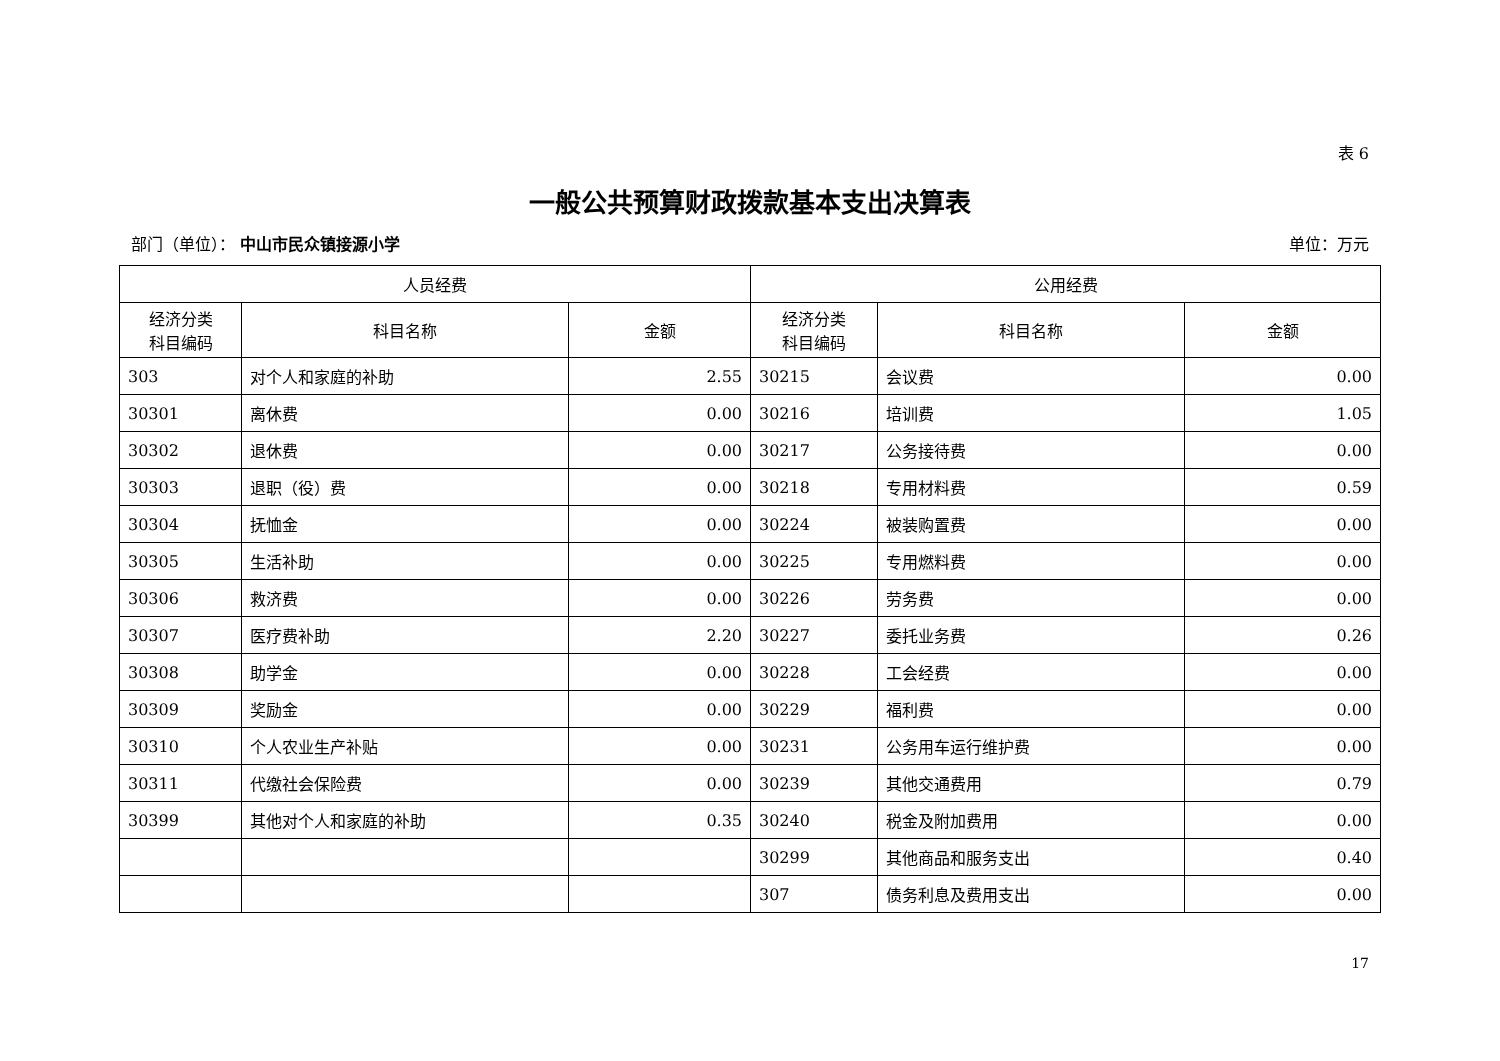表 6
一般公共预算财政拨款基本支出决算表
部门（单位）： 中山市民众镇接源小学 单位：万元
| 人员经费 | | | 公用经费 | | |
| --- | --- | --- | --- | --- | --- |
| 经济分类 科目编码 | 科目名称 | 金额 | 经济分类 科目编码 | 科目名称 | 金额 |
| 303 | 对个人和家庭的补助 | 2.55 | 30215 | 会议费 | 0.00 |
| 30301 | 离休费 | 0.00 | 30216 | 培训费 | 1.05 |
| 30302 | 退休费 | 0.00 | 30217 | 公务接待费 | 0.00 |
| 30303 | 退职（役）费 | 0.00 | 30218 | 专用材料费 | 0.59 |
| 30304 | 抚恤金 | 0.00 | 30224 | 被装购置费 | 0.00 |
| 30305 | 生活补助 | 0.00 | 30225 | 专用燃料费 | 0.00 |
| 30306 | 救济费 | 0.00 | 30226 | 劳务费 | 0.00 |
| 30307 | 医疗费补助 | 2.20 | 30227 | 委托业务费 | 0.26 |
| 30308 | 助学金 | 0.00 | 30228 | 工会经费 | 0.00 |
| 30309 | 奖励金 | 0.00 | 30229 | 福利费 | 0.00 |
| 30310 | 个人农业生产补贴 | 0.00 | 30231 | 公务用车运行维护费 | 0.00 |
| 30311 | 代缴社会保险费 | 0.00 | 30239 | 其他交通费用 | 0.79 |
| 30399 | 其他对个人和家庭的补助 | 0.35 | 30240 | 税金及附加费用 | 0.00 |
| | | | 30299 | 其他商品和服务支出 | 0.40 |
| | | | 307 | 债务利息及费用支出 | 0.00 |
17